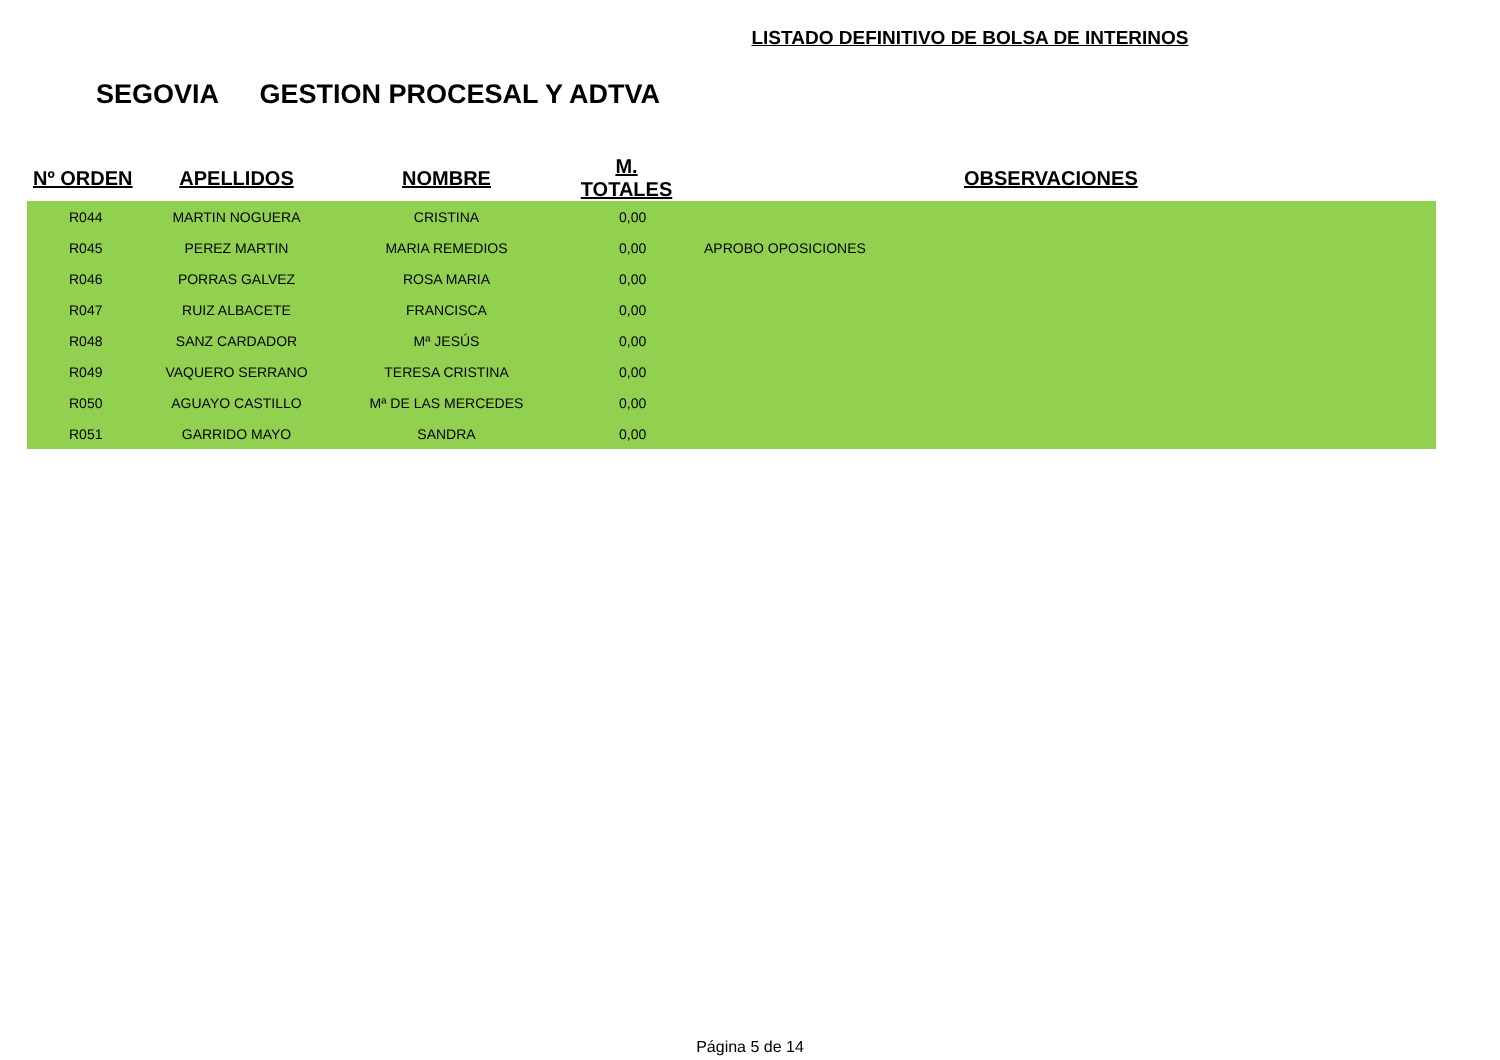LISTADO DEFINITIVO DE BOLSA DE INTERINOS
SEGOVIA GESTION PROCESAL Y ADTVA
| Nº ORDEN | APELLIDOS | NOMBRE | M. TOTALES | OBSERVACIONES |
| --- | --- | --- | --- | --- |
| R044 | MARTIN NOGUERA | CRISTINA | 0,00 | |
| R045 | PEREZ MARTIN | MARIA REMEDIOS | 0,00 | APROBO OPOSICIONES |
| R046 | PORRAS GALVEZ | ROSA MARIA | 0,00 | |
| R047 | RUIZ ALBACETE | FRANCISCA | 0,00 | |
| R048 | SANZ CARDADOR | Mª JESÚS | 0,00 | |
| R049 | VAQUERO SERRANO | TERESA CRISTINA | 0,00 | |
| R050 | AGUAYO CASTILLO | Mª DE LAS MERCEDES | 0,00 | |
| R051 | GARRIDO MAYO | SANDRA | 0,00 | |
Página 5 de 14